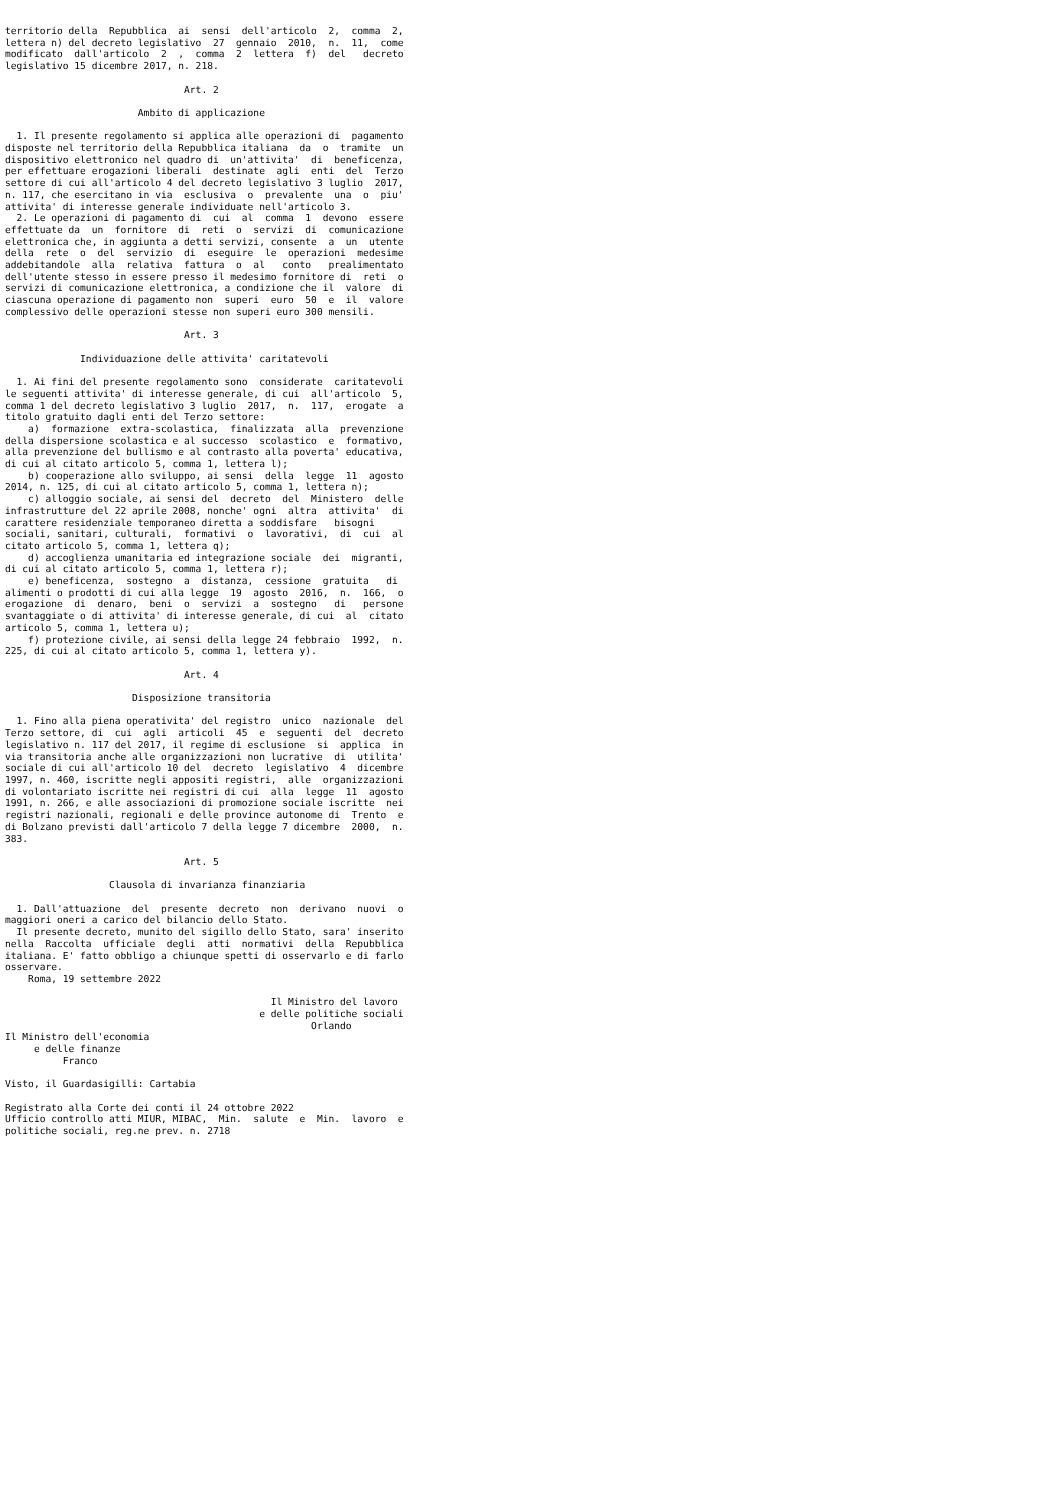territorio della  Repubblica  ai  sensi  dell'articolo  2,  comma  2,
lettera n) del decreto legislativo  27  gennaio  2010,  n.  11,  come
modificato  dall'articolo  2  ,  comma  2  lettera  f)  del   decreto
legislativo 15 dicembre 2017, n. 218.

                               Art. 2

                       Ambito di applicazione

  1. Il presente regolamento si applica alle operazioni di  pagamento
disposte nel territorio della Repubblica italiana  da  o  tramite  un
dispositivo elettronico nel quadro di  un'attivita'  di  beneficenza,
per effettuare erogazioni liberali  destinate  agli  enti  del  Terzo
settore di cui all'articolo 4 del decreto legislativo 3 luglio  2017,
n. 117, che esercitano in via  esclusiva  o  prevalente  una  o  piu'
attivita' di interesse generale individuate nell'articolo 3.
  2. Le operazioni di pagamento di  cui  al  comma  1  devono  essere
effettuate da  un  fornitore  di  reti  o  servizi  di  comunicazione
elettronica che, in aggiunta a detti servizi, consente  a  un  utente
della  rete  o  del  servizio  di  eseguire  le  operazioni  medesime
addebitandole  alla  relativa  fattura  o  al   conto   prealimentato
dell'utente stesso in essere presso il medesimo fornitore di  reti  o
servizi di comunicazione elettronica, a condizione che il  valore  di
ciascuna operazione di pagamento non  superi  euro  50  e  il  valore
complessivo delle operazioni stesse non superi euro 300 mensili.

                               Art. 3

             Individuazione delle attivita' caritatevoli

  1. Ai fini del presente regolamento sono  considerate  caritatevoli
le seguenti attivita' di interesse generale, di cui  all'articolo  5,
comma 1 del decreto legislativo 3 luglio  2017,  n.  117,  erogate  a
titolo gratuito dagli enti del Terzo settore:
    a)  formazione  extra-scolastica,  finalizzata  alla  prevenzione
della dispersione scolastica e al successo  scolastico  e  formativo,
alla prevenzione del bullismo e al contrasto alla poverta' educativa,
di cui al citato articolo 5, comma 1, lettera l);
    b) cooperazione allo sviluppo, ai sensi  della  legge  11  agosto
2014, n. 125, di cui al citato articolo 5, comma 1, lettera n);
    c) alloggio sociale, ai sensi del  decreto  del  Ministero  delle
infrastrutture del 22 aprile 2008, nonche' ogni  altra  attivita'  di
carattere residenziale temporaneo diretta a soddisfare   bisogni
sociali, sanitari, culturali,  formativi  o  lavorativi,  di  cui  al
citato articolo 5, comma 1, lettera q);
    d) accoglienza umanitaria ed integrazione sociale  dei  migranti,
di cui al citato articolo 5, comma 1, lettera r);
    e) beneficenza,  sostegno  a  distanza,  cessione  gratuita   di
alimenti o prodotti di cui alla legge  19  agosto  2016,  n.  166,  o
erogazione  di  denaro,  beni  o  servizi  a  sostegno   di   persone
svantaggiate o di attivita' di interesse generale, di cui  al  citato
articolo 5, comma 1, lettera u);
    f) protezione civile, ai sensi della legge 24 febbraio  1992,  n.
225, di cui al citato articolo 5, comma 1, lettera y).

                               Art. 4

                      Disposizione transitoria

  1. Fino alla piena operativita' del registro  unico  nazionale  del
Terzo settore, di  cui  agli  articoli  45  e  seguenti  del  decreto
legislativo n. 117 del 2017, il regime di esclusione  si  applica  in
via transitoria anche alle organizzazioni non lucrative  di  utilita'
sociale di cui all'articolo 10 del  decreto  legislativo  4  dicembre
1997, n. 460, iscritte negli appositi registri,  alle  organizzazioni
di volontariato iscritte nei registri di cui  alla  legge  11  agosto
1991, n. 266, e alle associazioni di promozione sociale iscritte  nei
registri nazionali, regionali e delle province autonome di  Trento  e
di Bolzano previsti dall'articolo 7 della legge 7 dicembre  2000,  n.
383.

                               Art. 5

                  Clausola di invarianza finanziaria

  1. Dall'attuazione  del  presente  decreto  non  derivano  nuovi  o
maggiori oneri a carico del bilancio dello Stato.
  Il presente decreto, munito del sigillo dello Stato, sara' inserito
nella  Raccolta  ufficiale  degli  atti  normativi  della  Repubblica
italiana. E' fatto obbligo a chiunque spetti di osservarlo e di farlo
osservare.
    Roma, 19 settembre 2022

                                              Il Ministro del lavoro
                                            e delle politiche sociali
                                                     Orlando
Il Ministro dell'economia
     e delle finanze
          Franco

Visto, il Guardasigilli: Cartabia

Registrato alla Corte dei conti il 24 ottobre 2022
Ufficio controllo atti MIUR, MIBAC,  Min.  salute  e  Min.  lavoro  e
politiche sociali, reg.ne prev. n. 2718